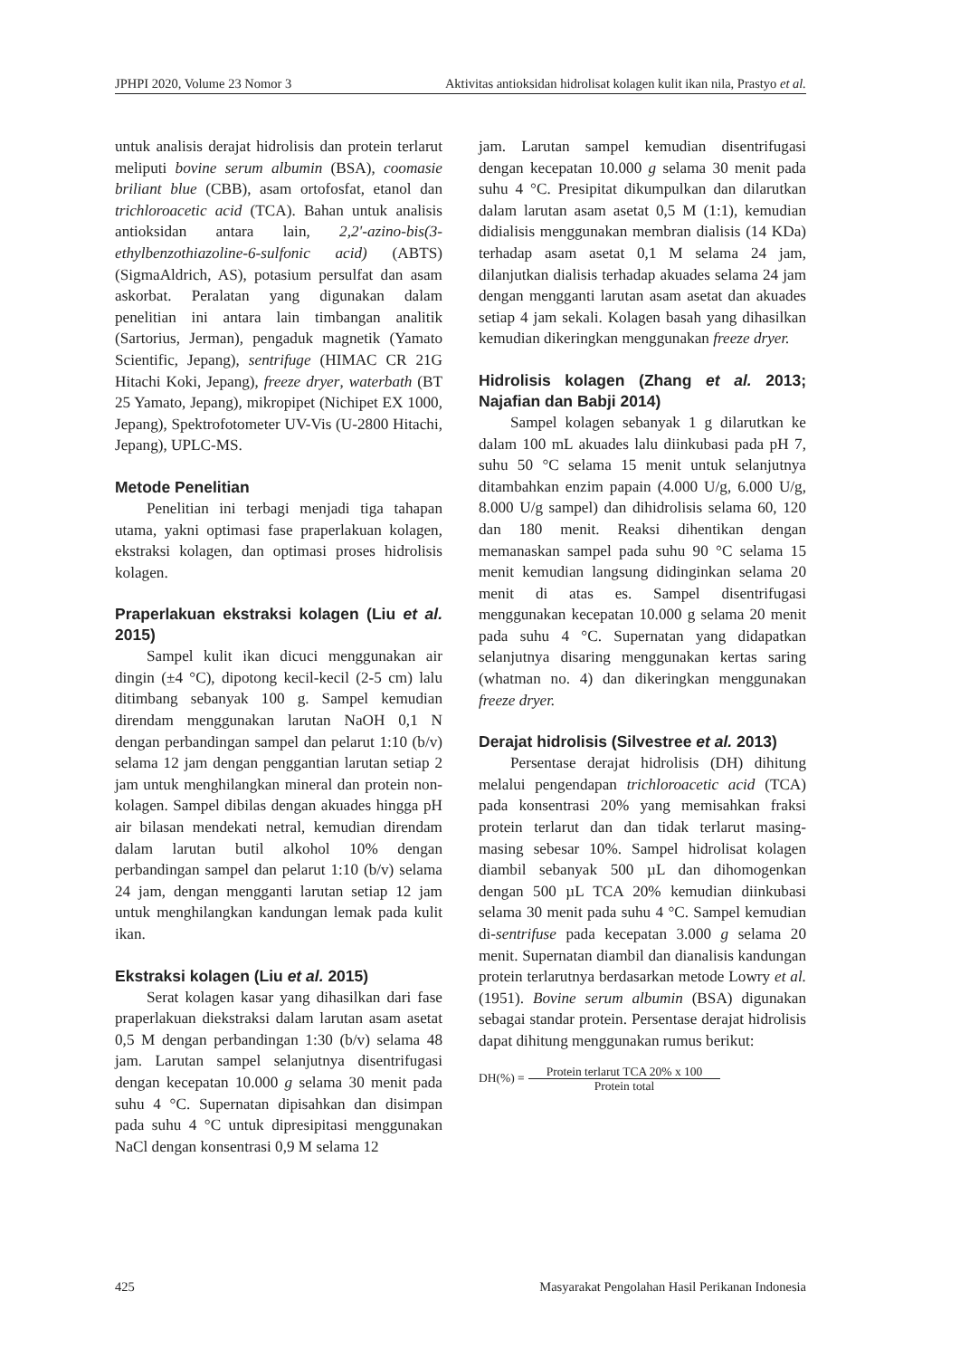JPHPI 2020, Volume 23 Nomor 3 Aktivitas antioksidan hidrolisat kolagen kulit ikan nila, Prastyo et al.
untuk analisis derajat hidrolisis dan protein terlarut meliputi bovine serum albumin (BSA), coomasie briliant blue (CBB), asam ortofosfat, etanol dan trichloroacetic acid (TCA). Bahan untuk analisis antioksidan antara lain, 2,2'-azino-bis(3-ethylbenzothiazoline-6-sulfonic acid) (ABTS) (SigmaAldrich, AS), potasium persulfat dan asam askorbat. Peralatan yang digunakan dalam penelitian ini antara lain timbangan analitik (Sartorius, Jerman), pengaduk magnetik (Yamato Scientific, Jepang), sentrifuge (HIMAC CR 21G Hitachi Koki, Jepang), freeze dryer, waterbath (BT 25 Yamato, Jepang), mikropipet (Nichipet EX 1000, Jepang), Spektrofotometer UV-Vis (U-2800 Hitachi, Jepang), UPLC-MS.
Metode Penelitian
Penelitian ini terbagi menjadi tiga tahapan utama, yakni optimasi fase praperlakuan kolagen, ekstraksi kolagen, dan optimasi proses hidrolisis kolagen.
Praperlakuan ekstraksi kolagen (Liu et al. 2015)
Sampel kulit ikan dicuci menggunakan air dingin (±4 °C), dipotong kecil-kecil (2-5 cm) lalu ditimbang sebanyak 100 g. Sampel kemudian direndam menggunakan larutan NaOH 0,1 N dengan perbandingan sampel dan pelarut 1:10 (b/v) selama 12 jam dengan penggantian larutan setiap 2 jam untuk menghilangkan mineral dan protein non-kolagen. Sampel dibilas dengan akuades hingga pH air bilasan mendekati netral, kemudian direndam dalam larutan butil alkohol 10% dengan perbandingan sampel dan pelarut 1:10 (b/v) selama 24 jam, dengan mengganti larutan setiap 12 jam untuk menghilangkan kandungan lemak pada kulit ikan.
Ekstraksi kolagen (Liu et al. 2015)
Serat kolagen kasar yang dihasilkan dari fase praperlakuan diekstraksi dalam larutan asam asetat 0,5 M dengan perbandingan 1:30 (b/v) selama 48 jam. Larutan sampel selanjutnya disentrifugasi dengan kecepatan 10.000 g selama 30 menit pada suhu 4 °C. Supernatan dipisahkan dan disimpan pada suhu 4 °C untuk dipresipitasi menggunakan NaCl dengan konsentrasi 0,9 M selama 12
jam. Larutan sampel kemudian disentrifugasi dengan kecepatan 10.000 g selama 30 menit pada suhu 4 °C. Presipitat dikumpulkan dan dilarutkan dalam larutan asam asetat 0,5 M (1:1), kemudian didialisis menggunakan membran dialisis (14 KDa) terhadap asam asetat 0,1 M selama 24 jam, dilanjutkan dialisis terhadap akuades selama 24 jam dengan mengganti larutan asam asetat dan akuades setiap 4 jam sekali. Kolagen basah yang dihasilkan kemudian dikeringkan menggunakan freeze dryer.
Hidrolisis kolagen (Zhang et al. 2013; Najafian dan Babji 2014)
Sampel kolagen sebanyak 1 g dilarutkan ke dalam 100 mL akuades lalu diinkubasi pada pH 7, suhu 50 °C selama 15 menit untuk selanjutnya ditambahkan enzim papain (4.000 U/g, 6.000 U/g, 8.000 U/g sampel) dan dihidrolisis selama 60, 120 dan 180 menit. Reaksi dihentikan dengan memanaskan sampel pada suhu 90 °C selama 15 menit kemudian langsung didinginkan selama 20 menit di atas es. Sampel disentrifugasi menggunakan kecepatan 10.000 g selama 20 menit pada suhu 4 °C. Supernatan yang didapatkan selanjutnya disaring menggunakan kertas saring (whatman no. 4) dan dikeringkan menggunakan freeze dryer.
Derajat hidrolisis (Silvestree et al. 2013)
Persentase derajat hidrolisis (DH) dihitung melalui pengendapan trichloroacetic acid (TCA) pada konsentrasi 20% yang memisahkan fraksi protein terlarut dan dan tidak terlarut masing-masing sebesar 10%. Sampel hidrolisat kolagen diambil sebanyak 500 µL dan dihomogenkan dengan 500 µL TCA 20% kemudian diinkubasi selama 30 menit pada suhu 4 °C. Sampel kemudian di-sentrifuse pada kecepatan 3.000 g selama 20 menit. Supernatan diambil dan dianalisis kandungan protein terlarutnya berdasarkan metode Lowry et al. (1951). Bovine serum albumin (BSA) digunakan sebagai standar protein. Persentase derajat hidrolisis dapat dihitung menggunakan rumus berikut:
DH(%) = Protein terlarut TCA 20% x 100 Protein total
425 Masyarakat Pengolahan Hasil Perikanan Indonesia